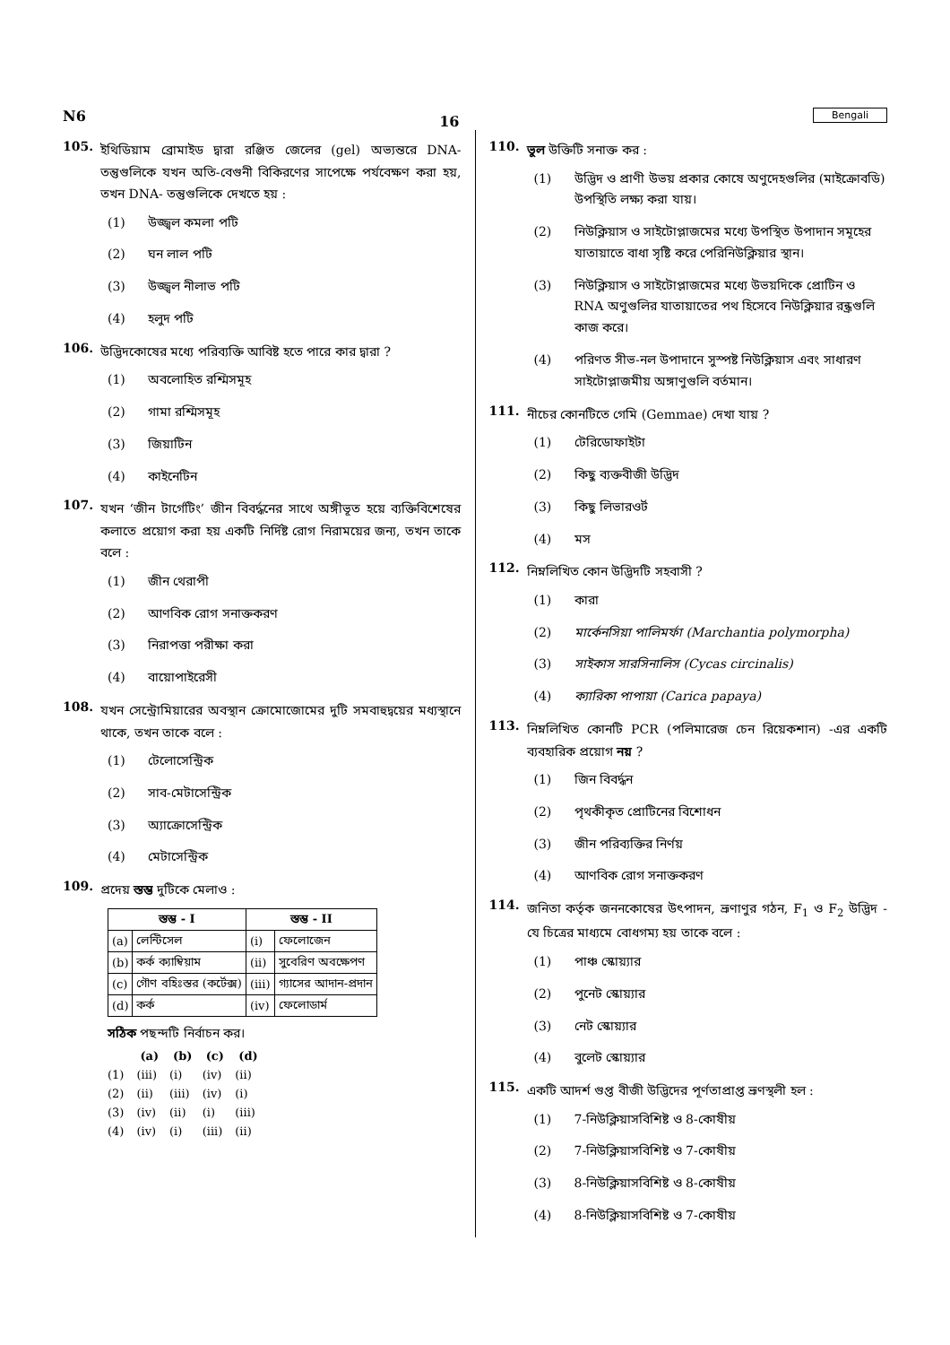N6 16 Bengali
105. ইথিডিয়াম ব্রোমাইড দ্বারা রঞ্জিত জেলের (gel) অভ্যন্তরে DNA-তন্তুগুলিকে যখন অতি-বেগুনী বিকিরণের সাপেক্ষে পর্যবেক্ষণ করা হয়, তখন DNA- তন্তুগুলিকে দেখতে হয় :
(1) উজ্জ্বল কমলা পটি
(2) ঘন লাল পটি
(3) উজ্জ্বল নীলাভ পটি
(4) হলুদ পটি
106. উদ্ভিদকোষের মধ্যে পরিব্যক্তি আবিষ্ট হতে পারে কার দ্বারা ?
(1) অবলোহিত রশ্মিসমূহ
(2) গামা রশ্মিসমূহ
(3) জিয়াটিন
(4) কাইনেটিন
107. যখন ‘জীন টার্গেটিং’ জীন বিবর্দ্ধনের সাথে অঙ্গীভূত হয়ে ব্যক্তিবিশেষের কলাতে প্রয়োগ করা হয় একটি নির্দিষ্ট রোগ নিরাময়ের জন্য, তখন তাকে বলে :
(1) জীন থেরাপী
(2) আণবিক রোগ সনাক্তকরণ
(3) নিরাপত্তা পরীক্ষা করা
(4) বায়োপাইরেসী
108. যখন সেন্ট্রোমিয়ারের অবস্থান ক্রোমোজোমের দুটি সমবাহুদ্বয়ের মধ্যস্থানে থাকে, তখন তাকে বলে :
(1) টেলোসেন্ট্রিক
(2) সাব-মেটাসেন্ট্রিক
(3) অ্যাক্রোসেন্ট্রিক
(4) মেটাসেন্ট্রিক
109. প্রদেয় স্তম্ভ দুটিকে মেলাও :
| স্তম্ভ - I | | স্তম্ভ - II | |
| --- | --- | --- | --- |
| (a) | লেন্টিসেল | (i) | ফেলোজেন |
| (b) | কর্ক ক্যাম্বিয়াম | (ii) | সুবেরিণ অবক্ষেপণ |
| (c) | গৌণ বহিঃস্তর (কর্টেক্স) | (iii) | গ্যাসের আদান-প্রদান |
| (d) | কর্ক | (iv) | ফেলোডার্ম |
সঠিক পছন্দটি নির্বাচন কর।
| | (a) | (b) | (c) | (d) |
| (1) | (iii) | (i) | (iv) | (ii) |
| (2) | (ii) | (iii) | (iv) | (i) |
| (3) | (iv) | (ii) | (i) | (iii) |
| (4) | (iv) | (i) | (iii) | (ii) |
110. ভুল উক্তিটি সনাক্ত কর :
(1) উদ্ভিদ ও প্রাণী উভয় প্রকার কোষে অণুদেহগুলির (মাইক্রোবডি) উপস্থিতি লক্ষ্য করা যায়।
(2) নিউক্লিয়াস ও সাইটোপ্লাজমের মধ্যে উপস্থিত উপাদান সমূহের যাতায়াতে বাধা সৃষ্টি করে পেরিনিউক্লিয়ার স্থান।
(3) নিউক্লিয়াস ও সাইটোপ্লাজমের মধ্যে উভয়দিকে প্রোটিন ও RNA অণুগুলির যাতায়াতের পথ হিসেবে নিউক্লিয়ার রন্ধ্রগুলি কাজ করে।
(4) পরিণত সীভ-নল উপাদানে সুস্পষ্ট নিউক্লিয়াস এবং সাধারণ সাইটোপ্লাজমীয় অঙ্গাণুগুলি বর্তমান।
111. নীচের কোনটিতে গেমি (Gemmae) দেখা যায় ?
(1) টেরিডোফাইটা
(2) কিছু ব্যক্তবীজী উদ্ভিদ
(3) কিছু লিভারওর্ট
(4) মস
112. নিম্নলিখিত কোন উদ্ভিদটি সহবাসী ?
(1) কারা
(2) মার্কেনসিয়া পালিমর্ফা (Marchantia polymorpha)
(3) সাইকাস সারসিনালিস (Cycas circinalis)
(4) ক্যারিকা পাপায়া (Carica papaya)
113. নিম্নলিখিত কোনটি PCR (পলিমারেজ চেন রিয়েকশান) -এর একটি ব্যবহারিক প্রয়োগ নয় ?
(1) জিন বিবর্দ্ধন
(2) পৃথকীকৃত প্রোটিনের বিশোধন
(3) জীন পরিব্যক্তির নির্ণয়
(4) আণবিক রোগ সনাক্তকরণ
114. জনিতা কর্তৃক জননকোষের উৎপাদন, ভ্রূণাণুর গঠন, F<sub>1</sub> ও F<sub>2</sub> উদ্ভিদ - যে চিত্রের মাধ্যমে বোধগম্য হয় তাকে বলে :
(1) পাঞ্চ স্কোয়্যার
(2) পুনেট স্কোয়্যার
(3) নেট স্কোয়্যার
(4) বুলেট স্কোয়্যার
115. একটি আদর্শ গুপ্ত বীজী উদ্ভিদের পূর্ণতাপ্রাপ্ত ভ্রূণস্থলী হল :
(1) 7-নিউক্লিয়াসবিশিষ্ট ও 8-কোষীয়
(2) 7-নিউক্লিয়াসবিশিষ্ট ও 7-কোষীয়
(3) 8-নিউক্লিয়াসবিশিষ্ট ও 8-কোষীয়
(4) 8-নিউক্লিয়াসবিশিষ্ট ও 7-কোষীয়